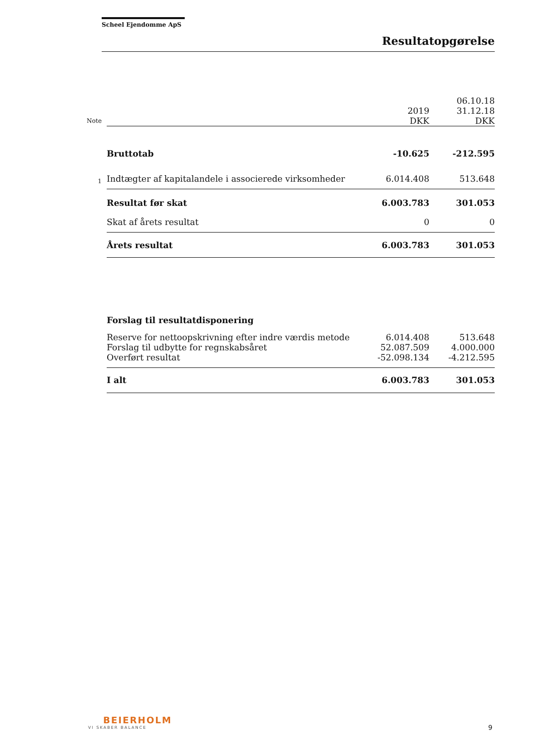Scheel Ejendomme ApS
Resultatopgørelse
| | | | 06.10.18 |
| | | 2019 | 31.12.18 |
| Note | | DKK | DKK |
| | Bruttotab | -10.625 | -212.595 |
| 1 | Indtægter af kapitalandele i associerede virksomheder | 6.014.408 | 513.648 |
| | Resultat før skat | 6.003.783 | 301.053 |
| | Skat af årets resultat | 0 | 0 |
| | Årets resultat | 6.003.783 | 301.053 |
| | Forslag til resultatdisponering | | |
| | Reserve for nettoopskrivning efter indre værdis metode | 6.014.408 | 513.648 |
| | Forslag til udbytte for regnskabsåret | 52.087.509 | 4.000.000 |
| | Overført resultat | -52.098.134 | -4.212.595 |
| | I alt | 6.003.783 | 301.053 |
BEIERHOLM
VI SKABER BALANCE
9